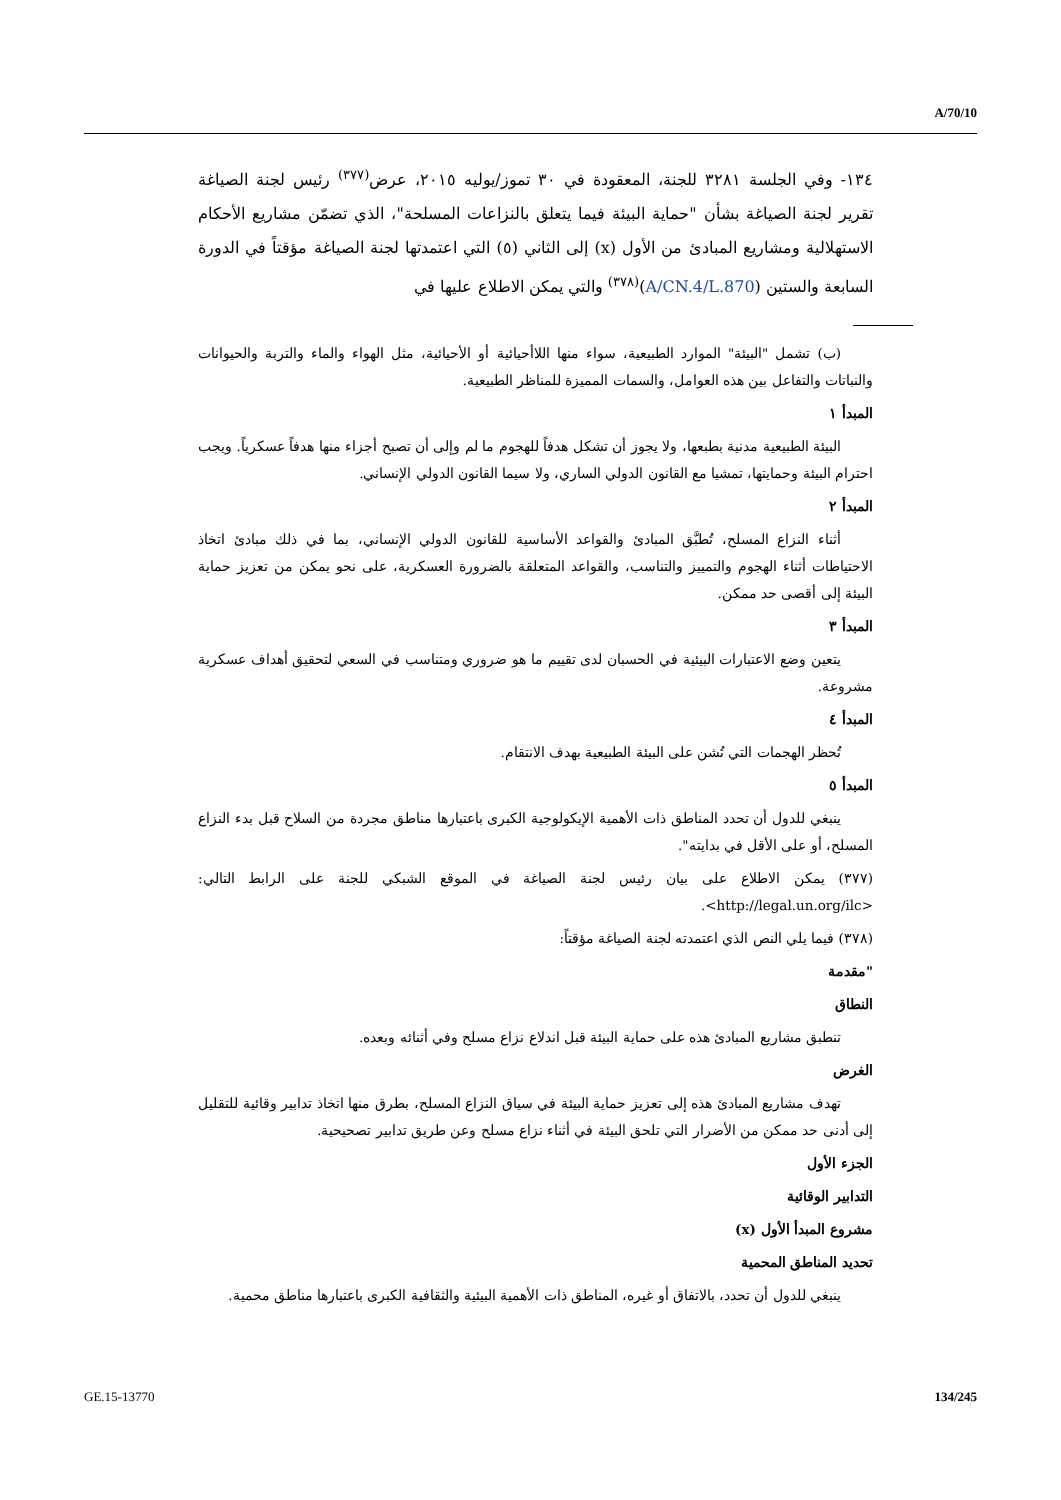A/70/10
١٣٤- وفي الجلسة ٣٢٨١ للجنة، المعقودة في ٣٠ تموز/يوليه ٢٠١٥، عرض<sup>(٣٧٧)</sup> رئيس لجنة الصياغة تقرير لجنة الصياغة بشأن "حماية البيئة فيما يتعلق بالنزاعات المسلحة"، الذي تضمّن مشاريع الأحكام الاستهلالية ومشاريع المبادئ من الأول (x) إلى الثاني (٥) التي اعتمدتها لجنة الصياغة مؤقتاً في الدورة السابعة والستين (A/CN.4/L.870)<sup>(٣٧٨)</sup> والتي يمكن الاطلاع عليها في
(ب) تشمل "البيئة" الموارد الطبيعية، سواء منها اللاأحيائية أو الأحيائية، مثل الهواء والماء والتربة والحيوانات والنباتات والتفاعل بين هذه العوامل، والسمات المميزة للمناظر الطبيعية.
المبدأ ١
البيئة الطبيعية مدنية بطبعها، ولا يجوز أن تشكل هدفاً للهجوم ما لم وإلى أن تصبح أجزاء منها هدفاً عسكرياً. ويجب احترام البيئة وحمايتها، تمشيا مع القانون الدولي الساري، ولا سيما القانون الدولي الإنساني.
المبدأ ٢
أثناء النزاع المسلح، تُطبَّق المبادئ والقواعد الأساسية للقانون الدولي الإنساني، بما في ذلك مبادئ اتخاذ الاحتياطات أثناء الهجوم والتمييز والتناسب، والقواعد المتعلقة بالضرورة العسكرية، على نحو يمكن من تعزيز حماية البيئة إلى أقصى حد ممكن.
المبدأ ٣
يتعين وضع الاعتبارات البيئية في الحسبان لدى تقييم ما هو ضروري ومتناسب في السعي لتحقيق أهداف عسكرية مشروعة.
المبدأ ٤
تُحظر الهجمات التي تُشن على البيئة الطبيعية بهدف الانتقام.
المبدأ ٥
ينبغي للدول أن تحدد المناطق ذات الأهمية الإيكولوجية الكبرى باعتبارها مناطق مجردة من السلاح قبل بدء النزاع المسلح، أو على الأقل في بدايته".
(٣٧٧) يمكن الاطلاع على بيان رئيس لجنة الصياغة في الموقع الشبكي للجنة على الرابط التالي: <http://legal.un.org/ilc>.
(٣٧٨) فيما يلي النص الذي اعتمدته لجنة الصياغة مؤقتاً:
"مقدمة
النطاق
تنطبق مشاريع المبادئ هذه على حماية البيئة قبل اندلاع نزاع مسلح وفي أثنائه وبعده.
الغرض
تهدف مشاريع المبادئ هذه إلى تعزيز حماية البيئة في سياق النزاع المسلح، بطرق منها اتخاذ تدابير وقائية للتقليل إلى أدنى حد ممكن من الأضرار التي تلحق البيئة في أثناء نزاع مسلح وعن طريق تدابير تصحيحية.
الجزء الأول
التدابير الوقائية
مشروع المبدأ الأول (x)
تحديد المناطق المحمية
ينبغي للدول أن تحدد، بالاتفاق أو غيره، المناطق ذات الأهمية البيئية والثقافية الكبرى باعتبارها مناطق محمية.
GE.15-13770 134/245